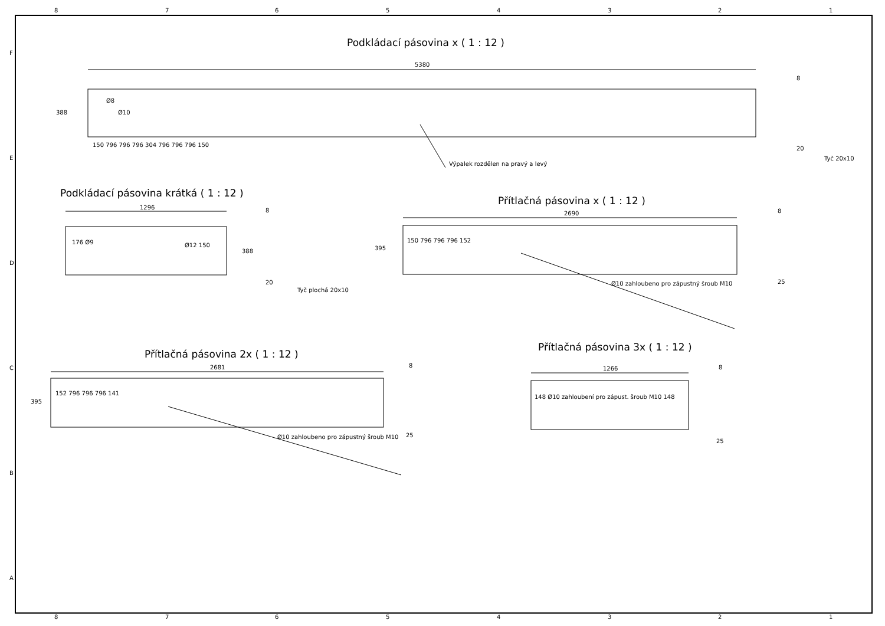8 7 6 5 4 3 2 1
Podkládací pásovina x ( 1 : 12 )
5380
388
Ø8
Ø10
150 796 796 796 304 796 796 796 150
Výpalek rozdělen na pravý a levý
8
20
Tyč 20x10
Podkládací pásovina krátká ( 1 : 12 )
1296
176 Ø9 Ø12 150
388
8
20
Tyč plochá 20x10
Přítlačná pásovina x ( 1 : 12 )
2690
150 796 796 796 152
395
Ø10 zahloubeno pro zápustný šroub M10
8
25
Přítlačná pásovina 2x ( 1 : 12 )
2681
152 796 796 796 141
395
Ø10 zahloubeno pro zápustný šroub M10
8
25
Přítlačná pásovina 3x ( 1 : 12 )
1266
148 Ø10 zahloubení pro zápust. šroub M10 148
8
25
F
E
D
C
B
A
8 7 6 5 4 3 2 1